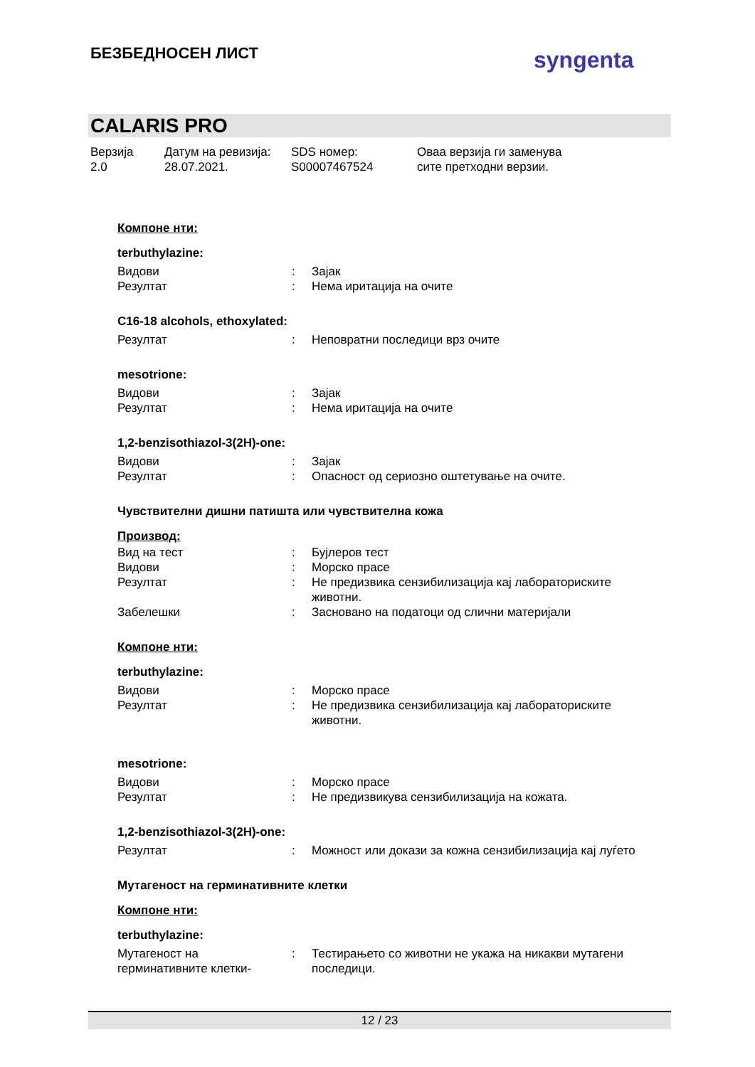БЕЗБЕДНОСЕН ЛИСТ syngenta
CALARIS PRO
Верзија
2.0
Датум на ревизија:
28.07.2021.
SDS номер:
S00007467524
Оваа верзија ги заменува
сите претходни верзии.
Компоне нти:
terbuthylazine:
Видови : Зајак
Резултат : Нема иритација на очите
C16-18 alcohols, ethoxylated:
Резултат : Неповратни последици врз очите
mesotrione:
Видови : Зајак
Резултат : Нема иритација на очите
1,2-benzisothiazol-3(2H)-one:
Видови : Зајак
Резултат : Опасност од сериозно оштетување на очите.
Чувствителни дишни патишта или чувствителна кожа
Производ:
Вид на тест : Бујлеров тест
Видови : Морско прасе
Резултат : Не предизвика сензибилизација кај лабораториските животни.
Забелешки : Засновано на податоци од слични материјали
Компоне нти:
terbuthylazine:
Видови : Морско прасе
Резултат : Не предизвика сензибилизација кај лабораториските животни.
mesotrione:
Видови : Морско прасе
Резултат : Не предизвикува сензибилизација на кожата.
1,2-benzisothiazol-3(2H)-one:
Резултат : Можност или докази за кожна сензибилизација кај луѓето
Мутагеност на герминативните клетки
Компоне нти:
terbuthylazine:
Мутагеност на герминативните клетки-
: Тестирањето со животни не укажа на никакви мутагени последици.
12 / 23